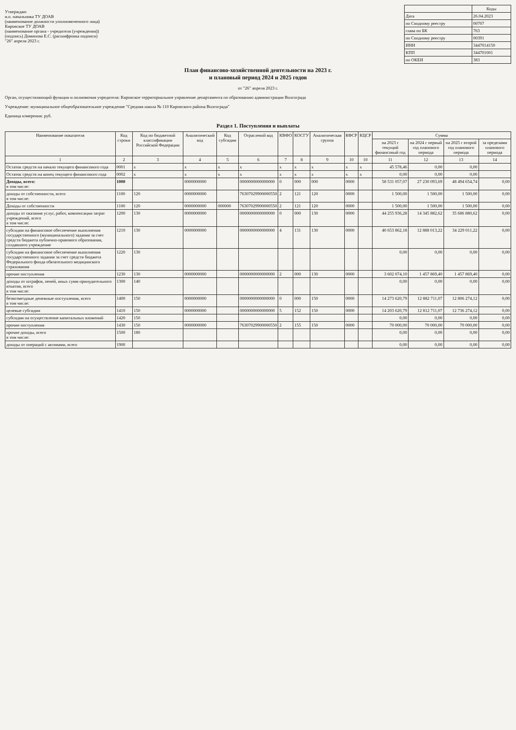Утверждаю
и.о. начальника ТУ ДОАВ
(наименование должности уполномоченного лица)
Кировское ТУ ДОАВ
(наименование органа - учредителя (учреждения))
(подпись) Доминова Е.С. (расшифровка подписи)
"26" апреля 2023 г.
| | Коды |
| Дата | 26.04.2023 |
| по Сводному реестру | 00707 |
| глава по БК | 763 |
| по Сводному реестру | 00391 |
| ИНН | 3447014150 |
| КПП | 344701001 |
| по ОКЕИ | 383 |
План финансово-хозяйственной деятельности на 2023 г.
и плановый период 2024 и 2025 годов
от "26" апреля 2023 г.
Орган, осуществляющий функции и полномочия учредителя: Кировское территориальное управление департамента по образованию администрации Волгограда
Учреждение: муниципальное общеобразовательное учреждение "Средняя школа № 110 Кировского района Волгограда"
Единица измерения: руб.
Раздел 1. Поступления и выплаты
| Наименование показателя | Код строки | Код по бюджетной классификации Российской Федерации | Аналитический код | Код субсидии | Отраслевой код | КВФО | КОСГУ | Аналитическая группа | КФСР | КЦСР | Сумма | | | |
| --- | --- | --- | --- | --- | --- | --- | --- | --- | --- | --- | --- | --- | --- | --- |
| | | | | | | | | | | | на 2023 г текущий финансовый год | на 2024 г первый год планового периода | на 2025 г второй год планового периода | за пределами планового периода |
| 1 | 2 | 3 | 4 | 5 | 6 | 7 | 8 | 9 | 10 | 10 | 11 | 12 | 13 | 14 |
| Остаток средств на начало текущего финансового года | 0001 | x | x | x | x | x | x | x | x | x | 45 578,46 | 0,00 | 0,00 | |
| Остаток средств на конец текущего финансового года | 0002 | x | x | x | x | x | x | x | x | x | 0,00 | 0,00 | 0,00 | |
| Доходы, всего: в том числе: | 1000 | | 0000000000 | | 0000000000000000 | 0 | 000 | 000 | 0000 | | 58 531 057,07 | 27 230 093,69 | 48 494 654,74 | 0,00 |
| доходы от собственности, всего в том числе: | 1100 | 120 | 0000000000 | | 76307029900000550 | 2 | 121 | 120 | 0000 | | 1 500,00 | 1 500,00 | 1 500,00 | 0,00 |
| Доходы от собственности | 1100 | 120 | 0000000000 | 000000 | 76307029900000550 | 2 | 121 | 120 | 0000 | | 1 500,00 | 1 500,00 | 1 500,00 | 0,00 |
| доходы от оказания услуг, работ, компенсации затрат учреждений, всего в том числе: | 1200 | 130 | 0000000000 | | 0000000000000000 | 0 | 000 | 130 | 0000 | | 44 255 936,28 | 14 345 882,62 | 35 686 880,62 | 0,00 |
| субсидии на финансовое обеспечение выполнения государственного (муниципального) задания за счет средств бюджета публично-правового образования, создавшего учреждение | 1210 | 130 | 0000000000 | | 0000000000000000 | 4 | 131 | 130 | 0000 | | 40 653 862,18 | 12 888 013,22 | 34 229 011,22 | 0,00 |
| субсидии на финансовое обеспечение выполнения государственного задания за счет средств бюджета Федерального фонда обязательного медицинского страхования | 1220 | 130 | | | | | | | | | 0,00 | 0,00 | 0,00 | 0,00 |
| прочие поступления | 1230 | 130 | 0000000000 | | 0000000000000000 | 2 | 000 | 130 | 0000 | | 3 602 074,10 | 1 457 869,40 | 1 457 869,40 | 0,00 |
| доходы от штрафов, пеней, иных сумм принудительного изъятия, всего в том числе: | 1300 | 140 | | | | | | | | | 0,00 | 0,00 | 0,00 | 0,00 |
| безвозмездные денежные поступления, всего в том числе: | 1400 | 150 | 0000000000 | | 0000000000000000 | 0 | 000 | 150 | 0000 | | 14 273 620,79 | 12 882 711,07 | 12 806 274,12 | 0,00 |
| целевые субсидии | 1410 | 150 | 0000000000 | | 0000000000000000 | 5 | 152 | 150 | 0000 | | 14 203 620,79 | 12 812 711,07 | 12 736 274,12 | 0,00 |
| субсидии на осуществление капитальных вложений | 1420 | 150 | | | | | | | | | 0,00 | 0,00 | 0,00 | 0,00 |
| прочие поступления | 1430 | 150 | 0000000000 | | 76307029900000550 | 2 | 155 | 150 | 0000 | | 70 000,00 | 70 000,00 | 70 000,00 | 0,00 |
| прочие доходы, всего в том числе: | 1500 | 180 | | | | | | | | | 0,00 | 0,00 | 0,00 | 0,00 |
| доходы от операций с активами, всего | 1900 | | | | | | | | | | 0,00 | 0,00 | 0,00 | 0,00 |